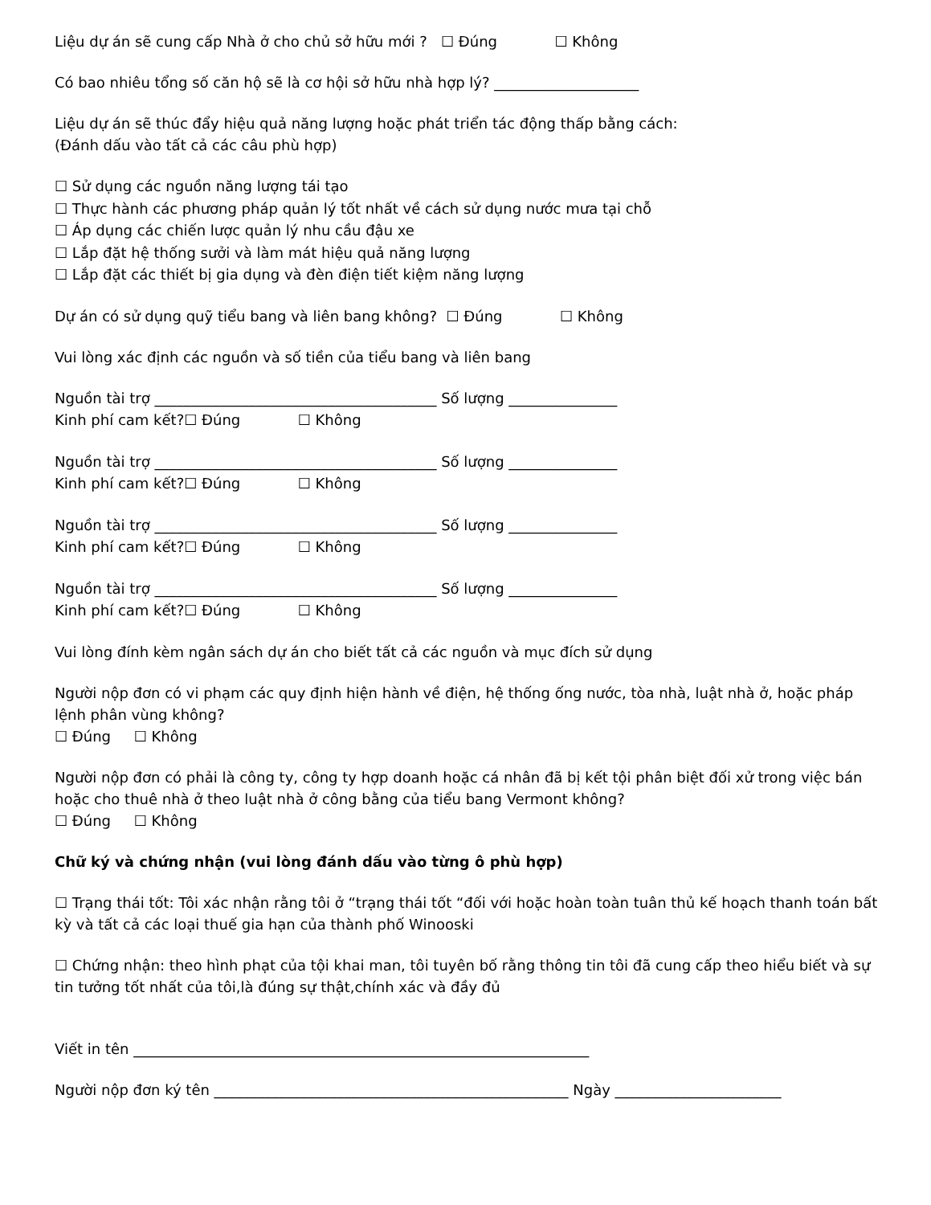Liệu dự án sẽ cung cấp Nhà ở cho chủ sở hữu mới ? ☐ Đúng ☐ Không
Có bao nhiêu tổng số căn hộ sẽ là cơ hội sở hữu nhà hợp lý? ____________________
Liệu dự án sẽ thúc đẩy hiệu quả năng lượng hoặc phát triển tác động thấp bằng cách:
(Đánh dấu vào tất cả các câu phù hợp)
☐ Sử dụng các nguồn năng lượng tái tạo
☐ Thực hành các phương pháp quản lý tốt nhất về cách sử dụng nước mưa tại chỗ
☐ Áp dụng các chiến lược quản lý nhu cầu đậu xe
☐ Lắp đặt hệ thống sưởi và làm mát hiệu quả năng lượng
☐ Lắp đặt các thiết bị gia dụng và đèn điện tiết kiệm năng lượng
Dự án có sử dụng quỹ tiểu bang và liên bang không? ☐ Đúng ☐ Không
Vui lòng xác định các nguồn và số tiền của tiểu bang và liên bang
Nguồn tài trợ _______________________________________ Số lượng _______________
Kinh phí cam kết?☐ Đúng ☐ Không
Nguồn tài trợ _______________________________________ Số lượng _______________
Kinh phí cam kết?☐ Đúng ☐ Không
Nguồn tài trợ _______________________________________ Số lượng _______________
Kinh phí cam kết?☐ Đúng ☐ Không
Nguồn tài trợ _______________________________________ Số lượng _______________
Kinh phí cam kết?☐ Đúng ☐ Không
Vui lòng đính kèm ngân sách dự án cho biết tất cả các nguồn và mục đích sử dụng
Người nộp đơn có vi phạm các quy định hiện hành về điện, hệ thống ống nước, tòa nhà, luật nhà ở, hoặc pháp lệnh phân vùng không?
☐ Đúng ☐ Không
Người nộp đơn có phải là công ty, công ty hợp doanh hoặc cá nhân đã bị kết tội phân biệt đối xử trong việc bán hoặc cho thuê nhà ở theo luật nhà ở công bằng của tiểu bang Vermont không?
☐ Đúng ☐ Không
Chữ ký và chứng nhận (vui lòng đánh dấu vào từng ô phù hợp)
☐ Trạng thái tốt: Tôi xác nhận rằng tôi ở “trạng thái tốt “đối với hoặc hoàn toàn tuân thủ kế hoạch thanh toán bất kỳ và tất cả các loại thuế gia hạn của thành phố Winooski
☐ Chứng nhận: theo hình phạt của tội khai man, tôi tuyên bố rằng thông tin tôi đã cung cấp theo hiểu biết và sự tin tưởng tốt nhất của tôi,là đúng sự thật,chính xác và đầy đủ
Viết in tên _______________________________________________________________
Người nộp đơn ký tên _________________________________________________ Ngày _______________________